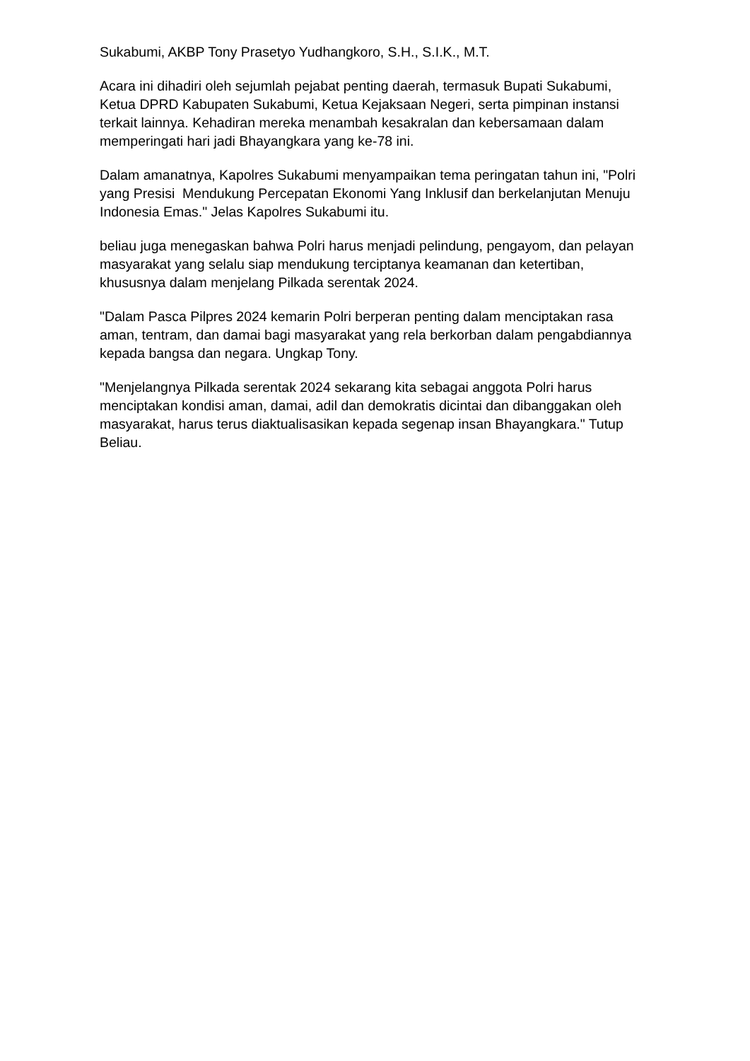Sukabumi, AKBP Tony Prasetyo Yudhangkoro, S.H., S.I.K., M.T.
Acara ini dihadiri oleh sejumlah pejabat penting daerah, termasuk Bupati Sukabumi, Ketua DPRD Kabupaten Sukabumi, Ketua Kejaksaan Negeri, serta pimpinan instansi terkait lainnya. Kehadiran mereka menambah kesakralan dan kebersamaan dalam memperingati hari jadi Bhayangkara yang ke-78 ini.
Dalam amanatnya, Kapolres Sukabumi menyampaikan tema peringatan tahun ini, "Polri yang Presisi Mendukung Percepatan Ekonomi Yang Inklusif dan berkelanjutan Menuju Indonesia Emas." Jelas Kapolres Sukabumi itu.
beliau juga menegaskan bahwa Polri harus menjadi pelindung, pengayom, dan pelayan masyarakat yang selalu siap mendukung terciptanya keamanan dan ketertiban, khususnya dalam menjelang Pilkada serentak 2024.
"Dalam Pasca Pilpres 2024 kemarin Polri berperan penting dalam menciptakan rasa aman, tentram, dan damai bagi masyarakat yang rela berkorban dalam pengabdiannya kepada bangsa dan negara. Ungkap Tony.
"Menjelangnya Pilkada serentak 2024 sekarang kita sebagai anggota Polri harus menciptakan kondisi aman, damai, adil dan demokratis dicintai dan dibanggakan oleh masyarakat, harus terus diaktualisasikan kepada segenap insan Bhayangkara." Tutup Beliau.